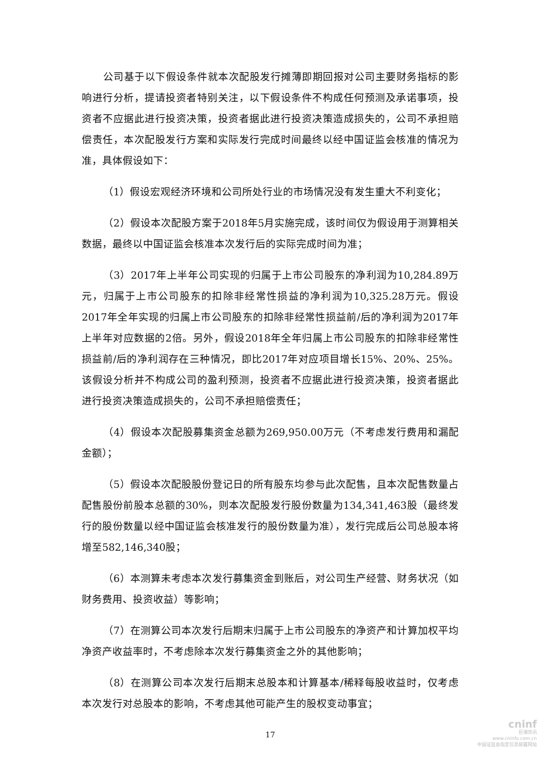公司基于以下假设条件就本次配股发行摊薄即期回报对公司主要财务指标的影响进行分析，提请投资者特别关注，以下假设条件不构成任何预测及承诺事项，投资者不应据此进行投资决策，投资者据此进行投资决策造成损失的，公司不承担赔偿责任，本次配股发行方案和实际发行完成时间最终以经中国证监会核准的情况为准，具体假设如下：
（1）假设宏观经济环境和公司所处行业的市场情况没有发生重大不利变化；
（2）假设本次配股方案于2018年5月实施完成，该时间仅为假设用于测算相关数据，最终以中国证监会核准本次发行后的实际完成时间为准；
（3）2017年上半年公司实现的归属于上市公司股东的净利润为10,284.89万元，归属于上市公司股东的扣除非经常性损益的净利润为10,325.28万元。假设2017年全年实现的归属上市公司股东的扣除非经常性损益前/后的净利润为2017年上半年对应数据的2倍。另外，假设2018年全年归属上市公司股东的扣除非经常性损益前/后的净利润存在三种情况，即比2017年对应项目增长15%、20%、25%。该假设分析并不构成公司的盈利预测，投资者不应据此进行投资决策，投资者据此进行投资决策造成损失的，公司不承担赔偿责任；
（4）假设本次配股募集资金总额为269,950.00万元（不考虑发行费用和漏配金额）；
（5）假设本次配股股份登记日的所有股东均参与此次配售，且本次配售数量占配售股份前股本总额的30%，则本次配股发行股份数量为134,341,463股（最终发行的股份数量以经中国证监会核准发行的股份数量为准），发行完成后公司总股本将增至582,146,340股；
（6）本测算未考虑本次发行募集资金到账后，对公司生产经营、财务状况（如财务费用、投资收益）等影响；
（7）在测算公司本次发行后期末归属于上市公司股东的净资产和计算加权平均净资产收益率时，不考虑除本次发行募集资金之外的其他影响；
（8）在测算公司本次发行后期末总股本和计算基本/稀释每股收益时，仅考虑本次发行对总股本的影响，不考虑其他可能产生的股权变动事宜；
17
cninf
巨潮资讯
www.cninfo.com.cn
中国证监会指定信息披露网站